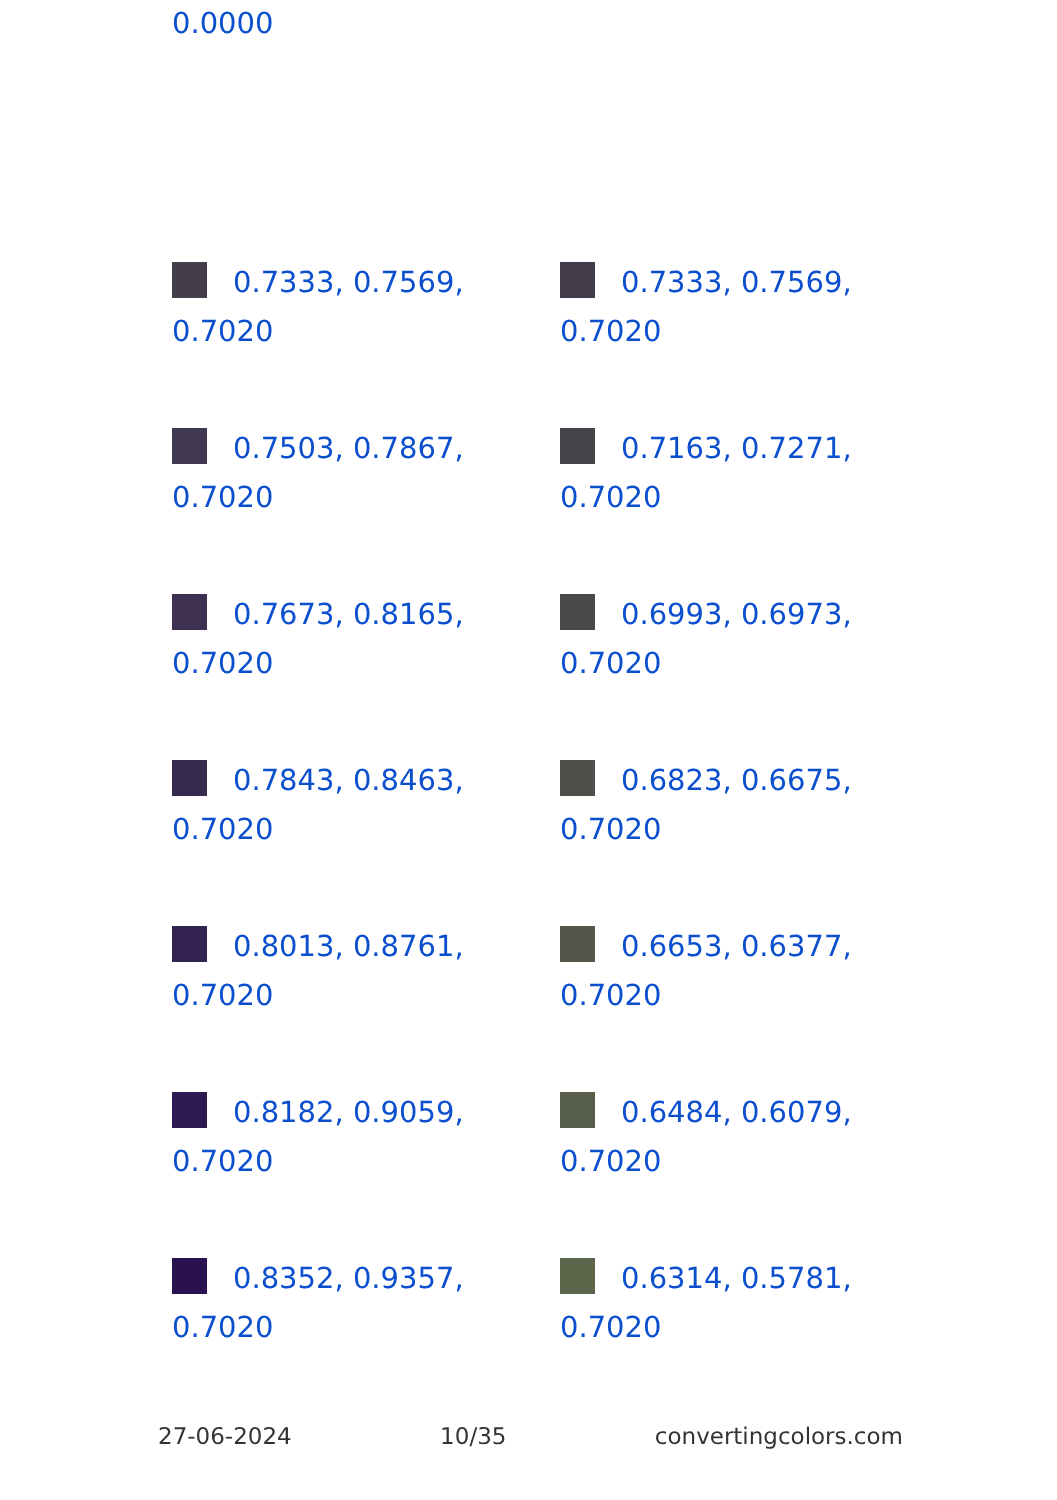0.0000
0.7333, 0.7569, 0.7020
0.7333, 0.7569, 0.7020
0.7503, 0.7867, 0.7020
0.7163, 0.7271, 0.7020
0.7673, 0.8165, 0.7020
0.6993, 0.6973, 0.7020
0.7843, 0.8463, 0.7020
0.6823, 0.6675, 0.7020
0.8013, 0.8761, 0.7020
0.6653, 0.6377, 0.7020
0.8182, 0.9059, 0.7020
0.6484, 0.6079, 0.7020
0.8352, 0.9357, 0.7020
0.6314, 0.5781, 0.7020
27-06-2024 10/35 convertingcolors.com